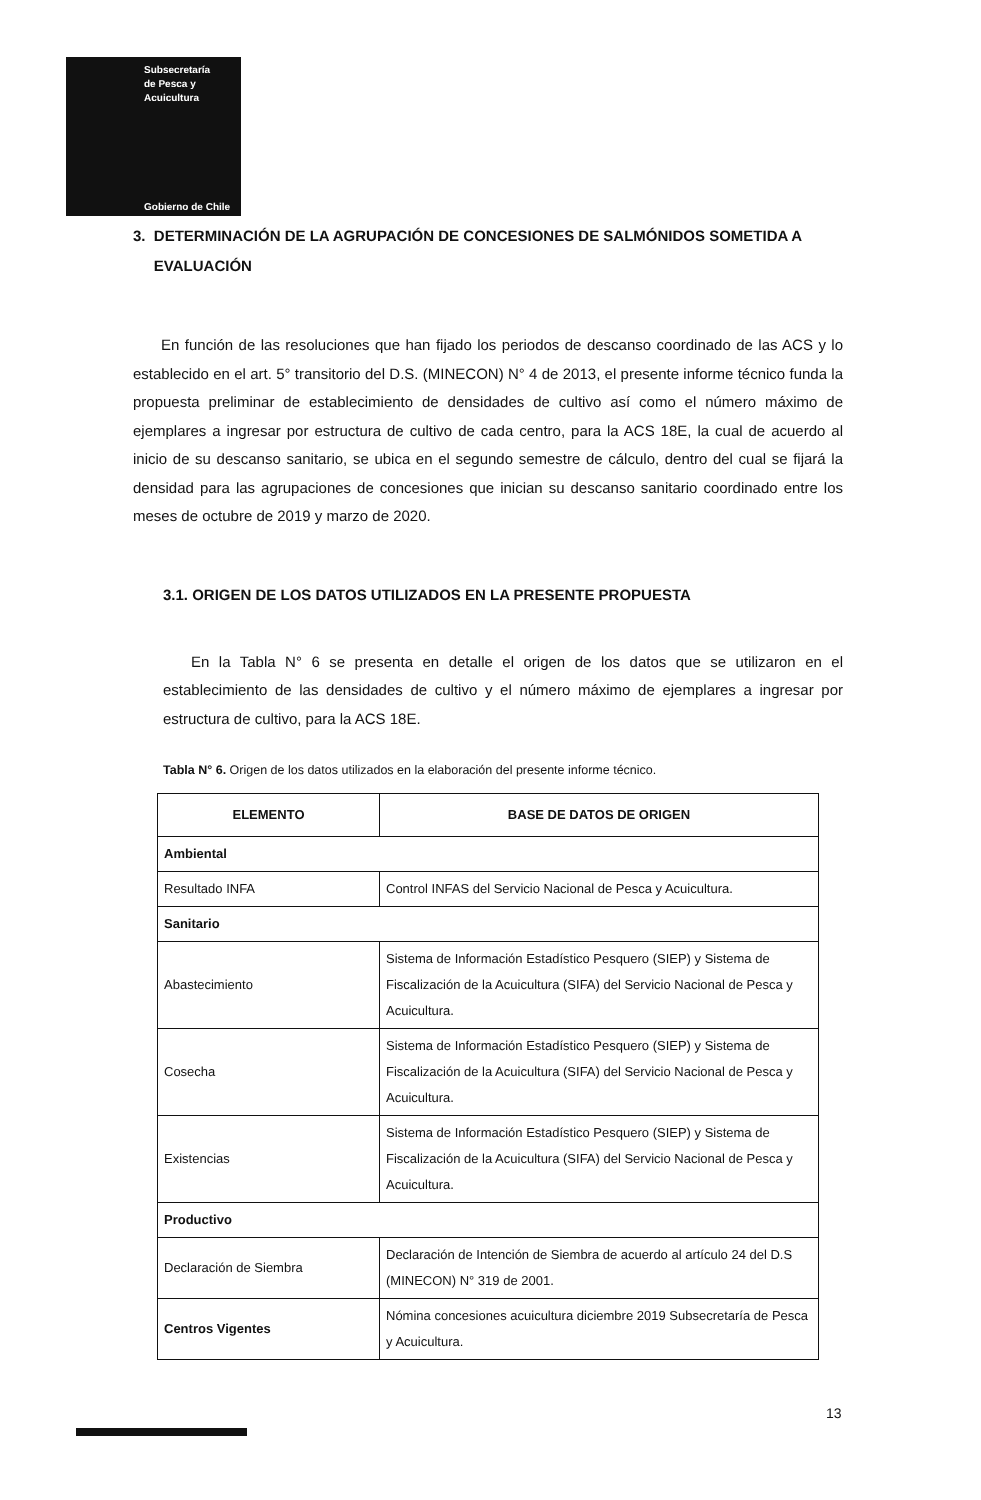Subsecretaría
de Pesca y
Acuicultura
Gobierno de Chile
3. DETERMINACIÓN DE LA AGRUPACIÓN DE CONCESIONES DE SALMÓNIDOS SOMETIDA A
EVALUACIÓN
En función de las resoluciones que han fijado los periodos de descanso coordinado de las ACS y lo establecido en el art. 5° transitorio del D.S. (MINECON) N° 4 de 2013, el presente informe técnico funda la propuesta preliminar de establecimiento de densidades de cultivo así como el número máximo de ejemplares a ingresar por estructura de cultivo de cada centro, para la ACS 18E, la cual de acuerdo al inicio de su descanso sanitario, se ubica en el segundo semestre de cálculo, dentro del cual se fijará la densidad para las agrupaciones de concesiones que inician su descanso sanitario coordinado entre los meses de octubre de 2019 y marzo de 2020.
3.1. ORIGEN DE LOS DATOS UTILIZADOS EN LA PRESENTE PROPUESTA
En la Tabla N° 6 se presenta en detalle el origen de los datos que se utilizaron en el establecimiento de las densidades de cultivo y el número máximo de ejemplares a ingresar por estructura de cultivo, para la ACS 18E.
Tabla N° 6. Origen de los datos utilizados en la elaboración del presente informe técnico.
| ELEMENTO | BASE DE DATOS DE ORIGEN |
| --- | --- |
| Ambiental | |
| Resultado INFA | Control INFAS del Servicio Nacional de Pesca y Acuicultura. |
| Sanitario | |
| Abastecimiento | Sistema de Información Estadístico Pesquero (SIEP) y Sistema de Fiscalización de la Acuicultura (SIFA) del Servicio Nacional de Pesca y Acuicultura. |
| Cosecha | Sistema de Información Estadístico Pesquero (SIEP) y Sistema de Fiscalización de la Acuicultura (SIFA) del Servicio Nacional de Pesca y Acuicultura. |
| Existencias | Sistema de Información Estadístico Pesquero (SIEP) y Sistema de Fiscalización de la Acuicultura (SIFA) del Servicio Nacional de Pesca y Acuicultura. |
| Productivo | |
| Declaración de Siembra | Declaración de Intención de Siembra de acuerdo al artículo 24 del D.S (MINECON) N° 319 de 2001. |
| Centros Vigentes | Nómina concesiones acuicultura diciembre 2019 Subsecretaría de Pesca y Acuicultura. |
13